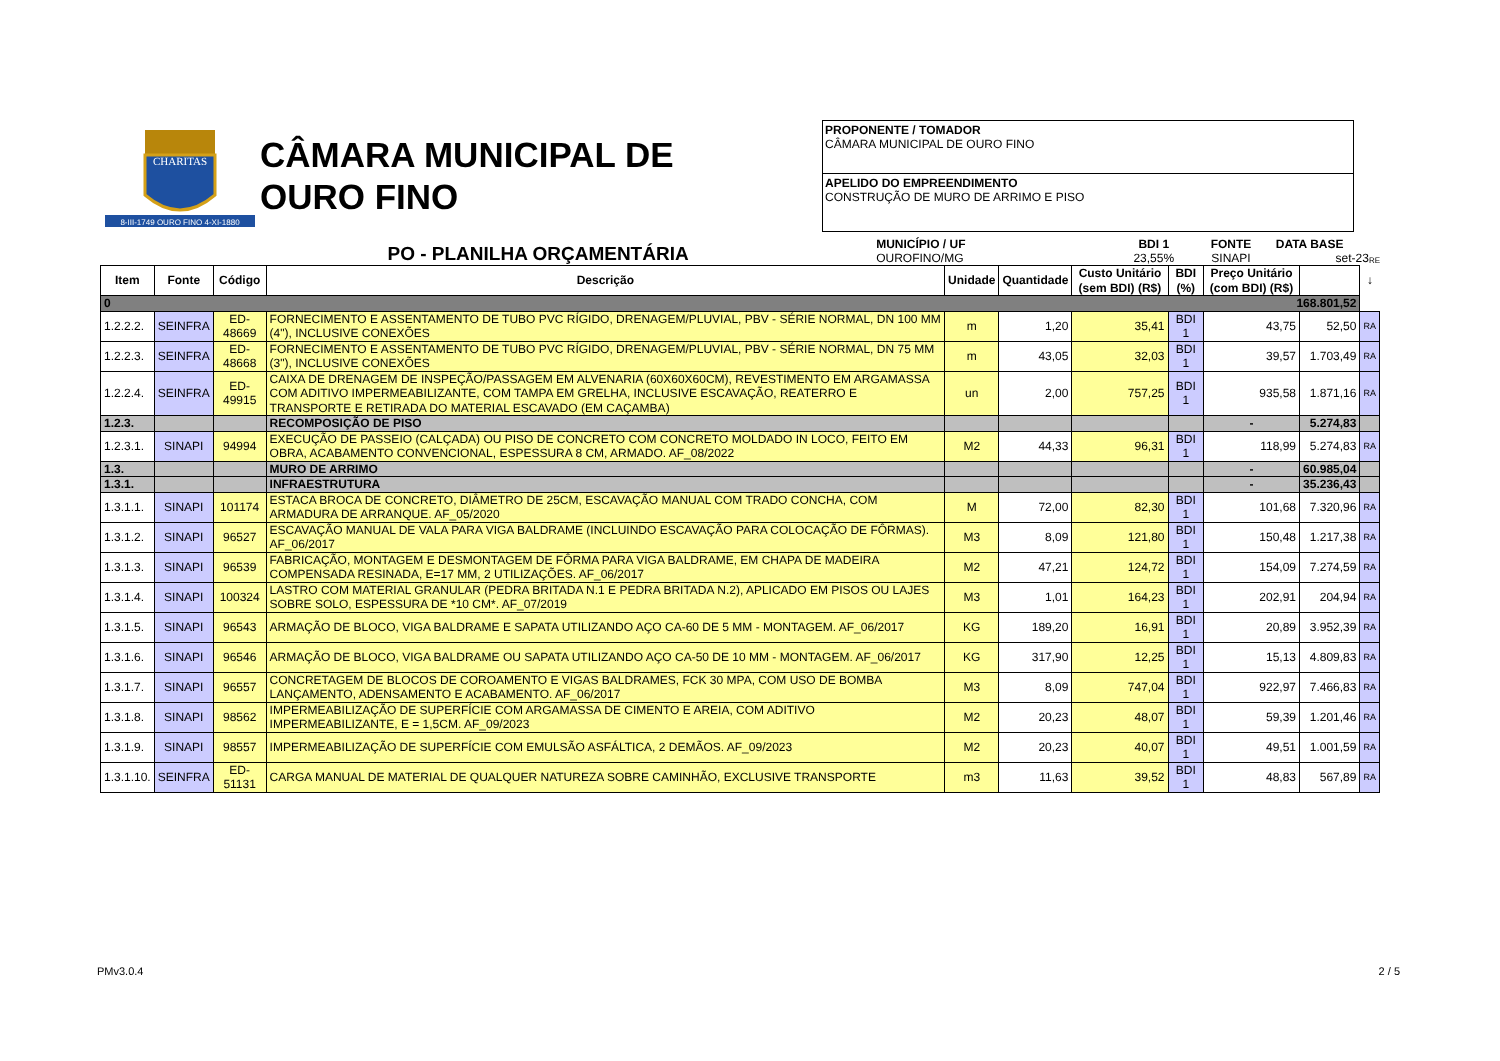CHARITAS
8-III-1749 OURO FINO 4-XI-1880
CÂMARA MUNICIPAL DE
OURO FINO
PROPONENTE / TOMADOR
CÂMARA MUNICIPAL DE OURO FINO
APELIDO DO EMPREENDIMENTO
CONSTRUÇÃO DE MURO DE ARRIMO E PISO
PO - PLANILHA ORÇAMENTÁRIA
MUNICÍPIO / UF
OUROFINO/MG
BDI 1
23,55%
FONTE
SINAPI
DATA BASE
set-23
RE
| Item | Fonte | Código | Descrição | Unidade | Quantidade | Custo Unitário (sem BDI) (R$) | BDI (%) | Preço Unitário (com BDI) (R$) | | ↓ |
| --- | --- | --- | --- | --- | --- | --- | --- | --- | --- | --- |
| 0 168.801,52 | | | | | | | | | | |
| 1.2.2.2. | SEINFRA | ED-48669 | FORNECIMENTO E ASSENTAMENTO DE TUBO PVC RÍGIDO, DRENAGEM/PLUVIAL, PBV - SÉRIE NORMAL, DN 100 MM (4"), INCLUSIVE CONEXÕES | m | 1,20 | 35,41 | BDI 1 | 43,75 | 52,50 | RA |
| 1.2.2.3. | SEINFRA | ED-48668 | FORNECIMENTO E ASSENTAMENTO DE TUBO PVC RÍGIDO, DRENAGEM/PLUVIAL, PBV - SÉRIE NORMAL, DN 75 MM (3"), INCLUSIVE CONEXÕES | m | 43,05 | 32,03 | BDI 1 | 39,57 | 1.703,49 | RA |
| 1.2.2.4. | SEINFRA | ED-49915 | CAIXA DE DRENAGEM DE INSPEÇÃO/PASSAGEM EM ALVENARIA (60X60X60CM), REVESTIMENTO EM ARGAMASSA COM ADITIVO IMPERMEABILIZANTE, COM TAMPA EM GRELHA, INCLUSIVE ESCAVAÇÃO, REATERRO E TRANSPORTE E RETIRADA DO MATERIAL ESCAVADO (EM CAÇAMBA) | un | 2,00 | 757,25 | BDI 1 | 935,58 | 1.871,16 | RA |
| 1.2.3. | | | RECOMPOSIÇÃO DE PISO | | | | | - | 5.274,83 | |
| 1.2.3.1. | SINAPI | 94994 | EXECUÇÃO DE PASSEIO (CALÇADA) OU PISO DE CONCRETO COM CONCRETO MOLDADO IN LOCO, FEITO EM OBRA, ACABAMENTO CONVENCIONAL, ESPESSURA 8 CM, ARMADO. AF_08/2022 | M2 | 44,33 | 96,31 | BDI 1 | 118,99 | 5.274,83 | RA |
| 1.3. | | | MURO DE ARRIMO | | | | | - | 60.985,04 | |
| 1.3.1. | | | INFRAESTRUTURA | | | | | - | 35.236,43 | |
| 1.3.1.1. | SINAPI | 101174 | ESTACA BROCA DE CONCRETO, DIÂMETRO DE 25CM, ESCAVAÇÃO MANUAL COM TRADO CONCHA, COM ARMADURA DE ARRANQUE. AF_05/2020 | M | 72,00 | 82,30 | BDI 1 | 101,68 | 7.320,96 | RA |
| 1.3.1.2. | SINAPI | 96527 | ESCAVAÇÃO MANUAL DE VALA PARA VIGA BALDRAME (INCLUINDO ESCAVAÇÃO PARA COLOCAÇÃO DE FÔRMAS). AF_06/2017 | M3 | 8,09 | 121,80 | BDI 1 | 150,48 | 1.217,38 | RA |
| 1.3.1.3. | SINAPI | 96539 | FABRICAÇÃO, MONTAGEM E DESMONTAGEM DE FÔRMA PARA VIGA BALDRAME, EM CHAPA DE MADEIRA COMPENSADA RESINADA, E=17 MM, 2 UTILIZAÇÕES. AF_06/2017 | M2 | 47,21 | 124,72 | BDI 1 | 154,09 | 7.274,59 | RA |
| 1.3.1.4. | SINAPI | 100324 | LASTRO COM MATERIAL GRANULAR (PEDRA BRITADA N.1 E PEDRA BRITADA N.2), APLICADO EM PISOS OU LAJES SOBRE SOLO, ESPESSURA DE *10 CM*. AF_07/2019 | M3 | 1,01 | 164,23 | BDI 1 | 202,91 | 204,94 | RA |
| 1.3.1.5. | SINAPI | 96543 | ARMAÇÃO DE BLOCO, VIGA BALDRAME E SAPATA UTILIZANDO AÇO CA-60 DE 5 MM - MONTAGEM. AF_06/2017 | KG | 189,20 | 16,91 | BDI 1 | 20,89 | 3.952,39 | RA |
| 1.3.1.6. | SINAPI | 96546 | ARMAÇÃO DE BLOCO, VIGA BALDRAME OU SAPATA UTILIZANDO AÇO CA-50 DE 10 MM - MONTAGEM. AF_06/2017 | KG | 317,90 | 12,25 | BDI 1 | 15,13 | 4.809,83 | RA |
| 1.3.1.7. | SINAPI | 96557 | CONCRETAGEM DE BLOCOS DE COROAMENTO E VIGAS BALDRAMES, FCK 30 MPA, COM USO DE BOMBA LANÇAMENTO, ADENSAMENTO E ACABAMENTO. AF_06/2017 | M3 | 8,09 | 747,04 | BDI 1 | 922,97 | 7.466,83 | RA |
| 1.3.1.8. | SINAPI | 98562 | IMPERMEABILIZAÇÃO DE SUPERFÍCIE COM ARGAMASSA DE CIMENTO E AREIA, COM ADITIVO IMPERMEABILIZANTE, E = 1,5CM. AF_09/2023 | M2 | 20,23 | 48,07 | BDI 1 | 59,39 | 1.201,46 | RA |
| 1.3.1.9. | SINAPI | 98557 | IMPERMEABILIZAÇÃO DE SUPERFÍCIE COM EMULSÃO ASFÁLTICA, 2 DEMÃOS. AF_09/2023 | M2 | 20,23 | 40,07 | BDI 1 | 49,51 | 1.001,59 | RA |
| 1.3.1.10. | SEINFRA | ED-51131 | CARGA MANUAL DE MATERIAL DE QUALQUER NATUREZA SOBRE CAMINHÃO, EXCLUSIVE TRANSPORTE | m3 | 11,63 | 39,52 | BDI 1 | 48,83 | 567,89 | RA |
PMv3.0.4 2 / 5